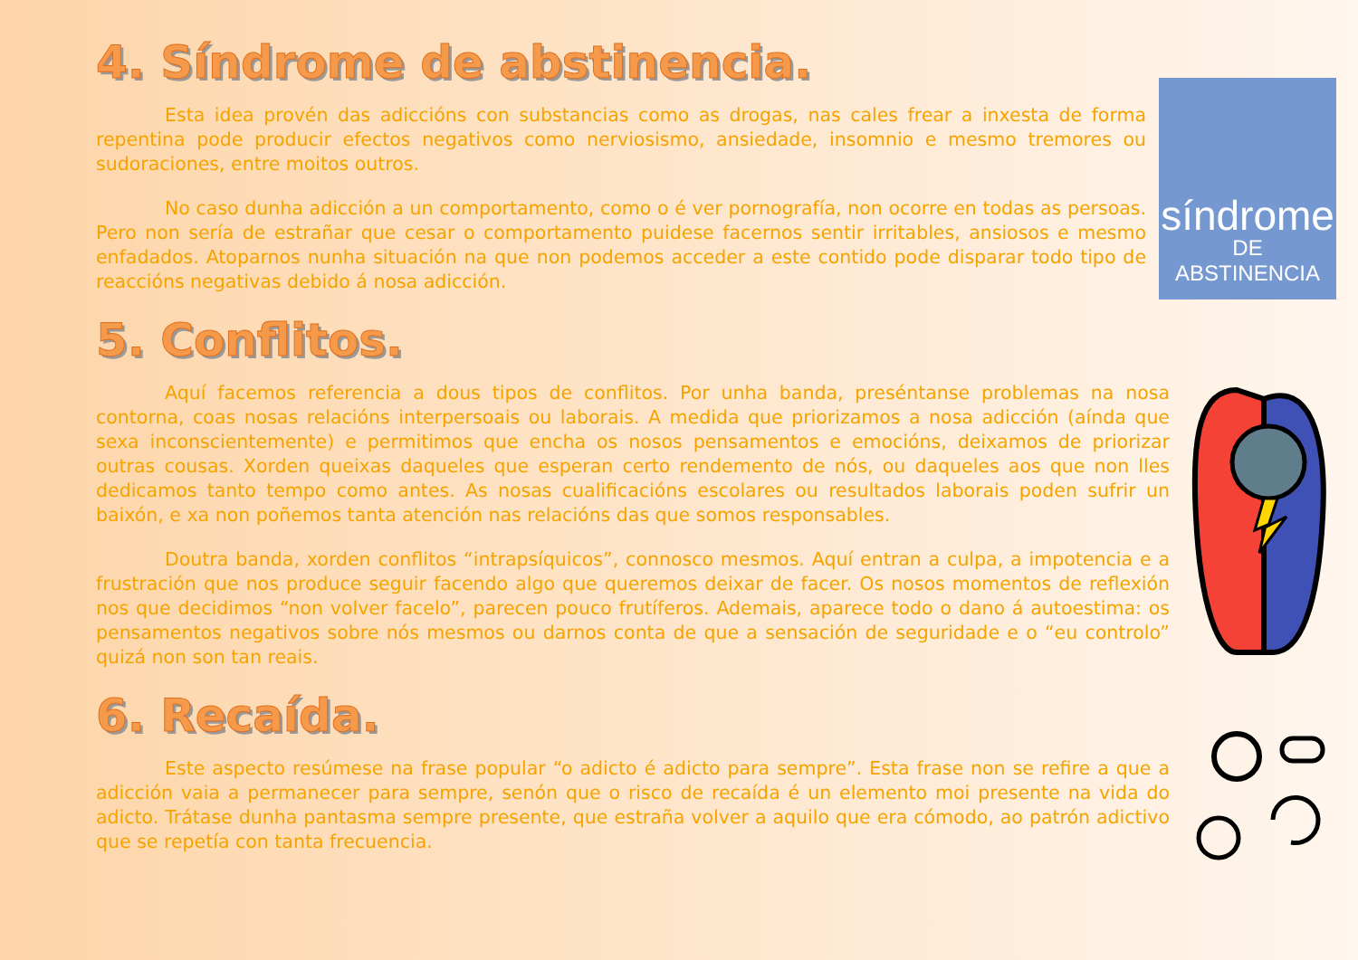4. Síndrome de abstinencia.
Esta idea provén das adiccións con substancias como as drogas, nas cales frear a inxesta de forma repentina pode producir efectos negativos como nerviosismo, ansiedade, insomnio e mesmo tremores ou sudoraciones, entre moitos outros.
No caso dunha adicción a un comportamento, como o é ver pornografía, non ocorre en todas as persoas. Pero non sería de estrañar que cesar o comportamento puidese facernos sentir irritables, ansiosos e mesmo enfadados. Atoparnos nunha situación na que non podemos acceder a este contido pode disparar todo tipo de reaccións negativas debido á nosa adicción.
síndrome
DE ABSTINENCIA
5. Conflitos.
Aquí facemos referencia a dous tipos de conflitos. Por unha banda, preséntanse problemas na nosa contorna, coas nosas relacións interpersoais ou laborais. A medida que priorizamos a nosa adicción (aínda que sexa inconscientemente) e permitimos que encha os nosos pensamentos e emocións, deixamos de priorizar outras cousas. Xorden queixas daqueles que esperan certo rendemento de nós, ou daqueles aos que non lles dedicamos tanto tempo como antes. As nosas cualificacións escolares ou resultados laborais poden sufrir un baixón, e xa non poñemos tanta atención nas relacións das que somos responsables.
Doutra banda, xorden conflitos “intrapsíquicos”, connosco mesmos. Aquí entran a culpa, a impotencia e a frustración que nos produce seguir facendo algo que queremos deixar de facer. Os nosos momentos de reflexión nos que decidimos “non volver facelo”, parecen pouco frutíferos. Ademais, aparece todo o dano á autoestima: os pensamentos negativos sobre nós mesmos ou darnos conta de que a sensación de seguridade e o “eu controlo” quizá non son tan reais.
6. Recaída.
Este aspecto resúmese na frase popular “o adicto é adicto para sempre”. Esta frase non se refire a que a adicción vaia a permanecer para sempre, senón que o risco de recaída é un elemento moi presente na vida do adicto. Trátase dunha pantasma sempre presente, que estraña volver a aquilo que era cómodo, ao patrón adictivo que se repetía con tanta frecuencia.